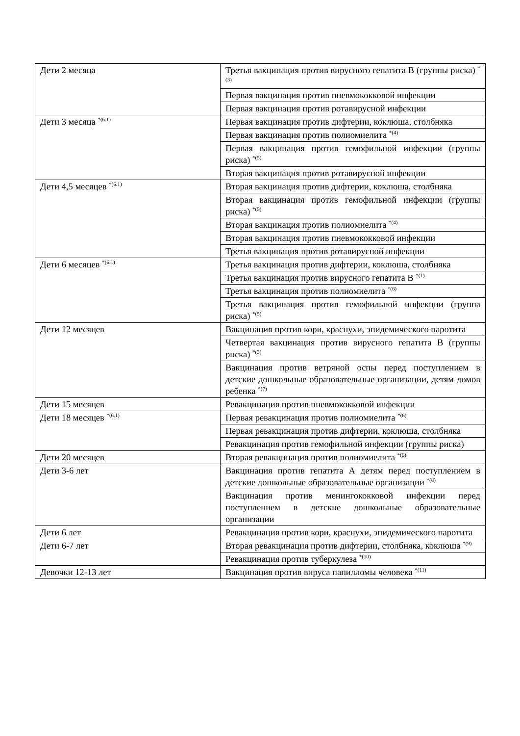| Дети 2 месяца | Третья вакцинация против вирусного гепатита В (группы риска) <sup>*(3)</sup> |
| | Первая вакцинация против пневмококковой инфекции |
| | Первая вакцинация против ротавирусной инфекции |
| Дети 3 месяца <sup>*(6.1)</sup> | Первая вакцинация против дифтерии, коклюша, столбняка |
| | Первая вакцинация против полиомиелита <sup>*(4)</sup> |
| | Первая вакцинация против гемофильной инфекции (группы риска) <sup>*(5)</sup> |
| | Вторая вакцинация против ротавирусной инфекции |
| Дети 4,5 месяцев <sup>*(6.1)</sup> | Вторая вакцинация против дифтерии, коклюша, столбняка |
| | Вторая вакцинация против гемофильной инфекции (группы риска) <sup>*(5)</sup> |
| | Вторая вакцинация против полиомиелита <sup>*(4)</sup> |
| | Вторая вакцинация против пневмококковой инфекции |
| | Третья вакцинация против ротавирусной инфекции |
| Дети 6 месяцев <sup>*(6.1)</sup> | Третья вакцинация против дифтерии, коклюша, столбняка |
| | Третья вакцинация против вирусного гепатита В <sup>*(1)</sup> |
| | Третья вакцинация против полиомиелита <sup>*(6)</sup> |
| | Третья вакцинация против гемофильной инфекции (группа риска) <sup>*(5)</sup> |
| Дети 12 месяцев | Вакцинация против кори, краснухи, эпидемического паротита |
| | Четвертая вакцинация против вирусного гепатита В (группы риска) <sup>*(3)</sup> |
| | Вакцинация против ветряной оспы перед поступлением в детские дошкольные образовательные организации, детям домов ребенка <sup>*(7)</sup> |
| Дети 15 месяцев | Ревакцинация против пневмококковой инфекции |
| Дети 18 месяцев <sup>*(6.1)</sup> | Первая ревакцинация против полиомиелита <sup>*(6)</sup> |
| | Первая ревакцинация против дифтерии, коклюша, столбняка |
| | Ревакцинация против гемофильной инфекции (группы риска) |
| Дети 20 месяцев | Вторая ревакцинация против полиомиелита <sup>*(6)</sup> |
| Дети 3-6 лет | Вакцинация против гепатита А детям перед поступлением в детские дошкольные образовательные организации <sup>*(8)</sup> |
| | Вакцинация против менингококковой инфекции перед поступлением в детские дошкольные образовательные организации |
| Дети 6 лет | Ревакцинация против кори, краснухи, эпидемического паротита |
| Дети 6-7 лет | Вторая ревакцинация против дифтерии, столбняка, коклюша <sup>*(9)</sup> |
| | Ревакцинация против туберкулеза <sup>*(10)</sup> |
| Девочки 12-13 лет | Вакцинация против вируса папилломы человека <sup>*(11)</sup> |